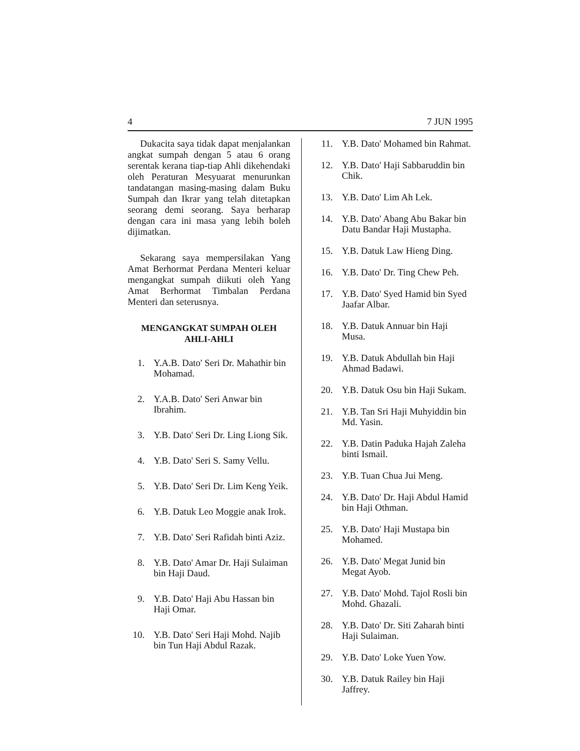4 7 JUN 1995
Dukacita saya tidak dapat menjalankan angkat sumpah dengan 5 atau 6 orang serentak kerana tiap-tiap Ahli dikehendaki oleh Peraturan Mesyuarat menurunkan tandatangan masing-masing dalam Buku Sumpah dan Ikrar yang telah ditetapkan seorang demi seorang. Saya berharap dengan cara ini masa yang lebih boleh dijimatkan.
Sekarang saya mempersilakan Yang Amat Berhormat Perdana Menteri keluar mengangkat sumpah diikuti oleh Yang Amat Berhormat Timbalan Perdana Menteri dan seterusnya.
MENGANGKAT SUMPAH OLEH AHLI-AHLI
1. Y.A.B. Dato' Seri Dr. Mahathir bin Mohamad.
2. Y.A.B. Dato' Seri Anwar bin Ibrahim.
3. Y.B. Dato' Seri Dr. Ling Liong Sik.
4. Y.B. Dato' Seri S. Samy Vellu.
5. Y.B. Dato' Seri Dr. Lim Keng Yeik.
6. Y.B. Datuk Leo Moggie anak Irok.
7. Y.B. Dato' Seri Rafidah binti Aziz.
8. Y.B. Dato' Amar Dr. Haji Sulaiman bin Haji Daud.
9. Y.B. Dato' Haji Abu Hassan bin Haji Omar.
10. Y.B. Dato' Seri Haji Mohd. Najib bin Tun Haji Abdul Razak.
11. Y.B. Dato' Mohamed bin Rahmat.
12. Y.B. Dato' Haji Sabbaruddin bin Chik.
13. Y.B. Dato' Lim Ah Lek.
14. Y.B. Dato' Abang Abu Bakar bin Datu Bandar Haji Mustapha.
15. Y.B. Datuk Law Hieng Ding.
16. Y.B. Dato' Dr. Ting Chew Peh.
17. Y.B. Dato' Syed Hamid bin Syed Jaafar Albar.
18. Y.B. Datuk Annuar bin Haji Musa.
19. Y.B. Datuk Abdullah bin Haji Ahmad Badawi.
20. Y.B. Datuk Osu bin Haji Sukam.
21. Y.B. Tan Sri Haji Muhyiddin bin Md. Yasin.
22. Y.B. Datin Paduka Hajah Zaleha binti Ismail.
23. Y.B. Tuan Chua Jui Meng.
24. Y.B. Dato' Dr. Haji Abdul Hamid bin Haji Othman.
25. Y.B. Dato' Haji Mustapa bin Mohamed.
26. Y.B. Dato' Megat Junid bin Megat Ayob.
27. Y.B. Dato' Mohd. Tajol Rosli bin Mohd. Ghazali.
28. Y.B. Dato' Dr. Siti Zaharah binti Haji Sulaiman.
29. Y.B. Dato' Loke Yuen Yow.
30. Y.B. Datuk Railey bin Haji Jaffrey.